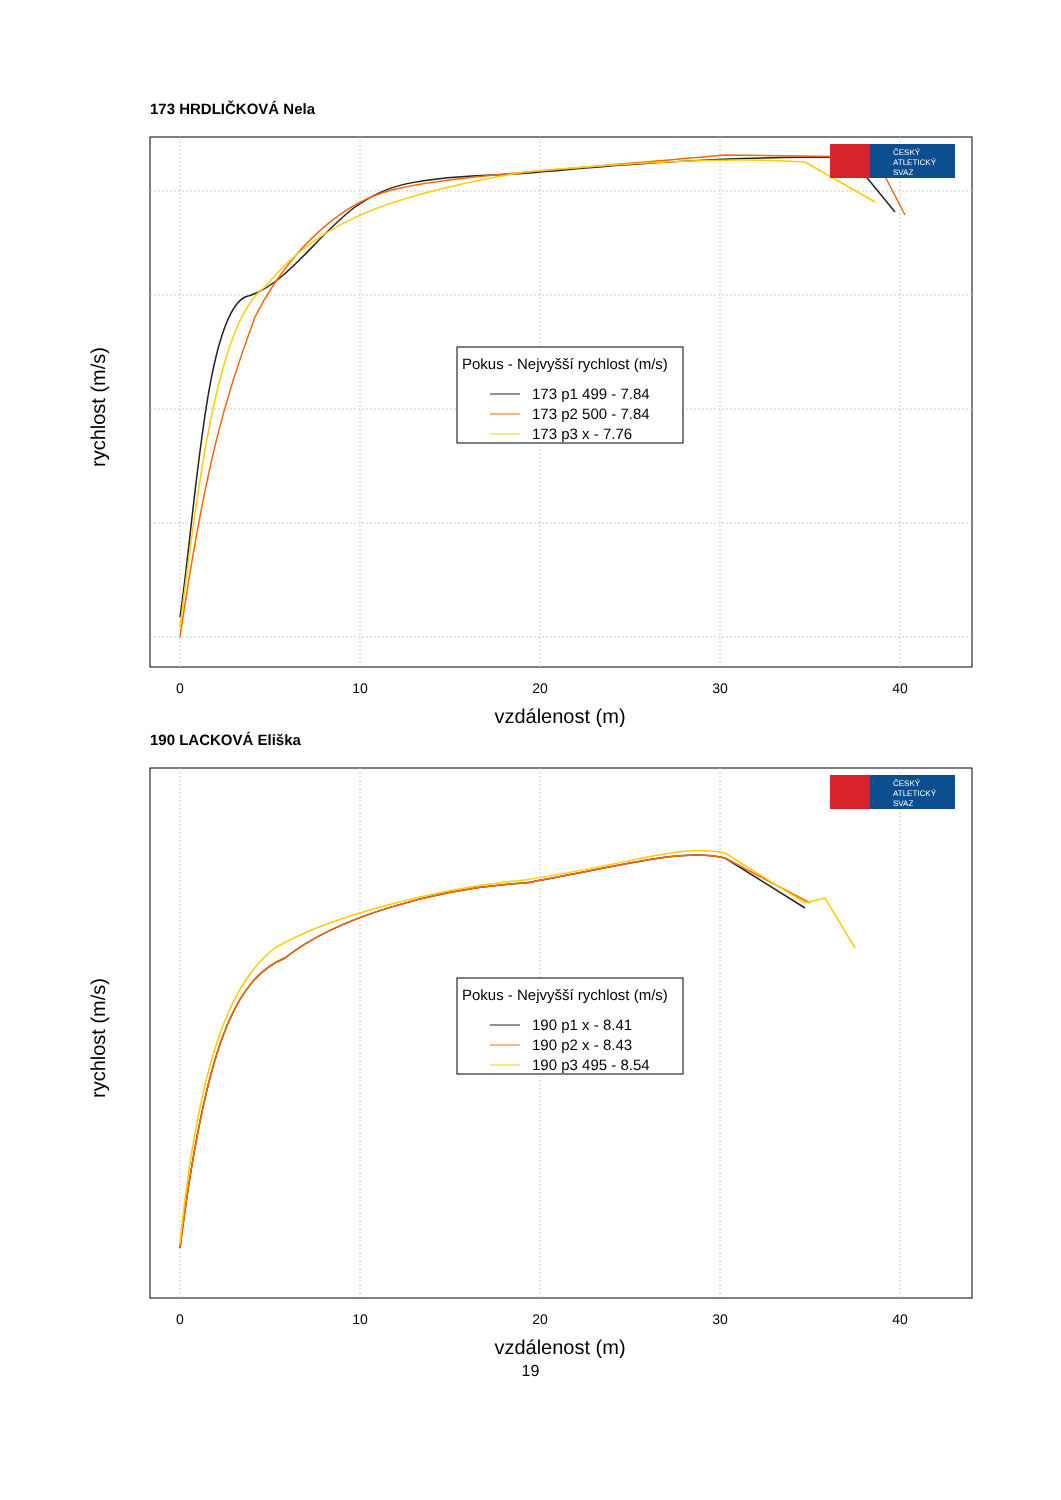173 HRDLIČKOVÁ Nela
0
10
20
30
40
vzdálenost (m)
rychlost (m/s)
Pokus - Nejvyšší rychlost (m/s)
173 p1 499 - 7.84
173 p2 500 - 7.84
173 p3 x - 7.76
ČESKÝ
ATLETICKÝ
SVAZ
190 LACKOVÁ Eliška
0
10
20
30
40
vzdálenost (m)
rychlost (m/s)
Pokus - Nejvyšší rychlost (m/s)
190 p1 x - 8.41
190 p2 x - 8.43
190 p3 495 - 8.54
ČESKÝ
ATLETICKÝ
SVAZ
19